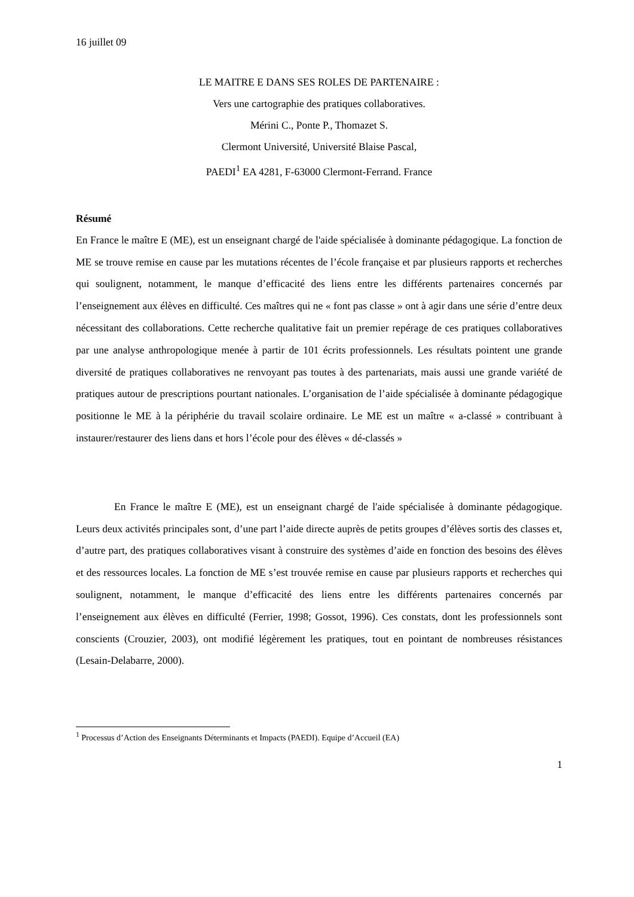16 juillet 09
LE MAITRE E DANS SES ROLES DE PARTENAIRE :
Vers une cartographie des pratiques collaboratives.
Mérini C., Ponte P., Thomazet S.
Clermont Université, Université Blaise Pascal,
PAEDI<sup>1</sup> EA 4281, F-63000 Clermont-Ferrand. France
Résumé
En France le maître E (ME), est un enseignant chargé de l'aide spécialisée à dominante pédagogique. La fonction de ME se trouve remise en cause par les mutations récentes de l’école française et par plusieurs rapports et recherches qui soulignent, notamment, le manque d’efficacité des liens entre les différents partenaires concernés par l’enseignement aux élèves en difficulté. Ces maîtres qui ne « font pas classe » ont à agir dans une série d’entre deux nécessitant des collaborations. Cette recherche qualitative fait un premier repérage de ces pratiques collaboratives par une analyse anthropologique menée à partir de 101 écrits professionnels. Les résultats pointent une grande diversité de pratiques collaboratives ne renvoyant pas toutes à des partenariats, mais aussi une grande variété de pratiques autour de prescriptions pourtant nationales. L’organisation de l’aide spécialisée à dominante pédagogique positionne le ME à la périphérie du travail scolaire ordinaire. Le ME est un maître « a-classé » contribuant à instaurer/restaurer des liens dans et hors l’école pour des élèves « dé-classés »
En France le maître E (ME), est un enseignant chargé de l'aide spécialisée à dominante pédagogique. Leurs deux activités principales sont, d’une part l’aide directe auprès de petits groupes d’élèves sortis des classes et, d’autre part, des pratiques collaboratives visant à construire des systèmes d’aide en fonction des besoins des élèves et des ressources locales. La fonction de ME s’est trouvée remise en cause par plusieurs rapports et recherches qui soulignent, notamment, le manque d’efficacité des liens entre les différents partenaires concernés par l’enseignement aux élèves en difficulté (Ferrier, 1998; Gossot, 1996). Ces constats, dont les professionnels sont conscients (Crouzier, 2003), ont modifié légèrement les pratiques, tout en pointant de nombreuses résistances (Lesain-Delabarre, 2000).
<sup>1</sup> Processus d’Action des Enseignants Déterminants et Impacts (PAEDI). Equipe d’Accueil (EA)
1